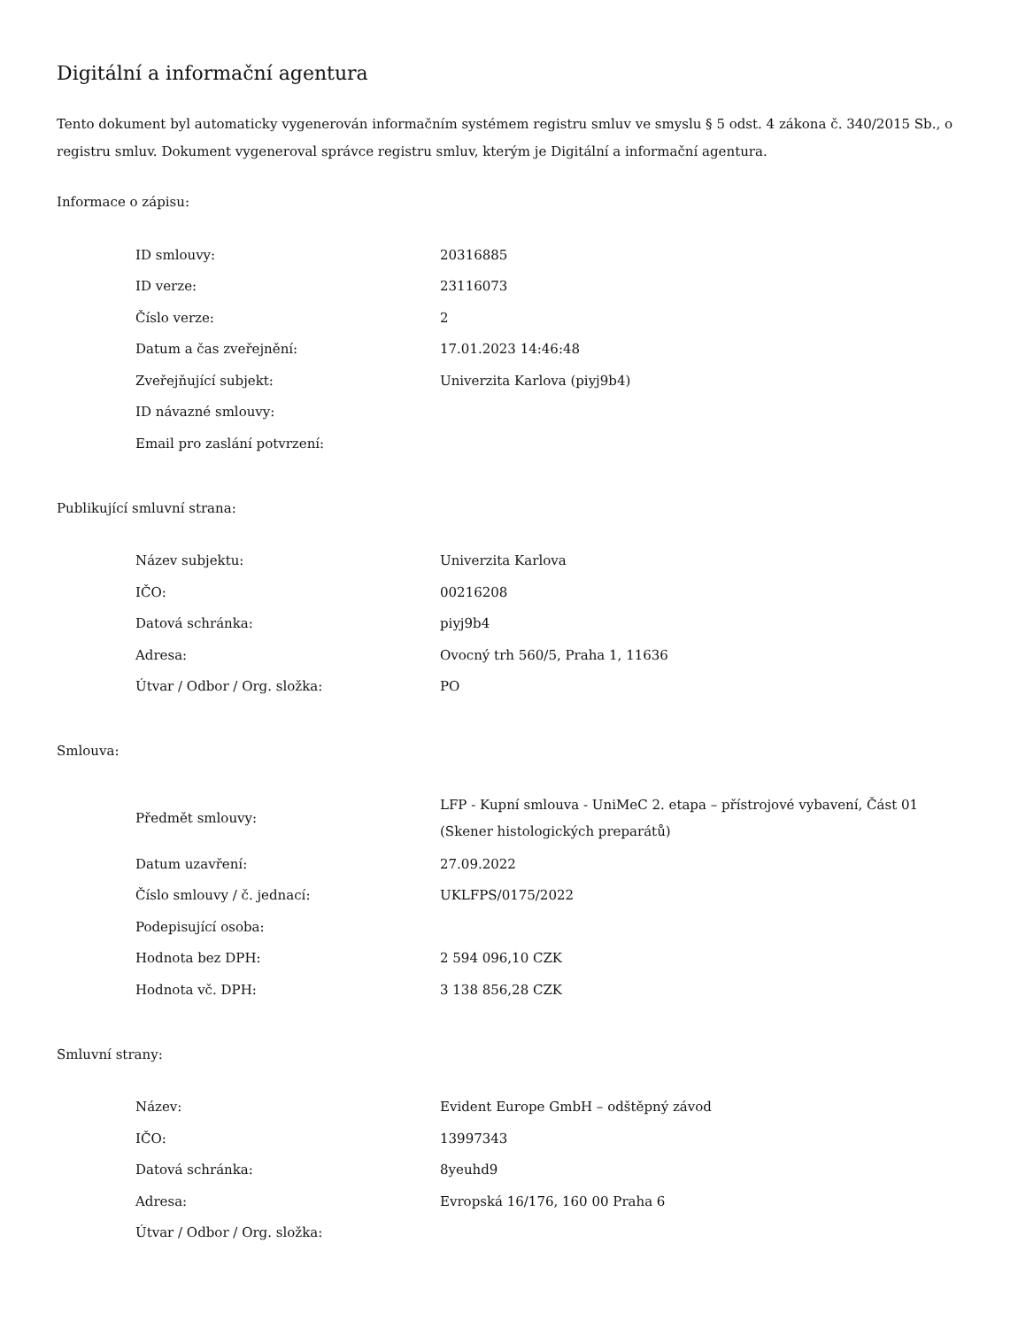Digitální a informační agentura
Tento dokument byl automaticky vygenerován informačním systémem registru smluv ve smyslu § 5 odst. 4 zákona č. 340/2015 Sb., o registru smluv. Dokument vygeneroval správce registru smluv, kterým je Digitální a informační agentura.
Informace o zápisu:
| ID smlouvy: | 20316885 |
| ID verze: | 23116073 |
| Číslo verze: | 2 |
| Datum a čas zveřejnění: | 17.01.2023 14:46:48 |
| Zveřejňující subjekt: | Univerzita Karlova (piyj9b4) |
| ID návazné smlouvy: | |
| Email pro zaslání potvrzení: | |
Publikující smluvní strana:
| Název subjektu: | Univerzita Karlova |
| IČO: | 00216208 |
| Datová schránka: | piyj9b4 |
| Adresa: | Ovocný trh 560/5, Praha 1, 11636 |
| Útvar / Odbor / Org. složka: | PO |
Smlouva:
| Předmět smlouvy: | LFP - Kupní smlouva - UniMeC 2. etapa – přístrojové vybavení, Část 01 (Skener histologických preparátů) |
| Datum uzavření: | 27.09.2022 |
| Číslo smlouvy / č. jednací: | UKLFPS/0175/2022 |
| Podepisující osoba: | |
| Hodnota bez DPH: | 2 594 096,10 CZK |
| Hodnota vč. DPH: | 3 138 856,28 CZK |
Smluvní strany:
| Název: | Evident Europe GmbH – odštěpný závod |
| IČO: | 13997343 |
| Datová schránka: | 8yeuhd9 |
| Adresa: | Evropská 16/176, 160 00 Praha 6 |
| Útvar / Odbor / Org. složka: | |